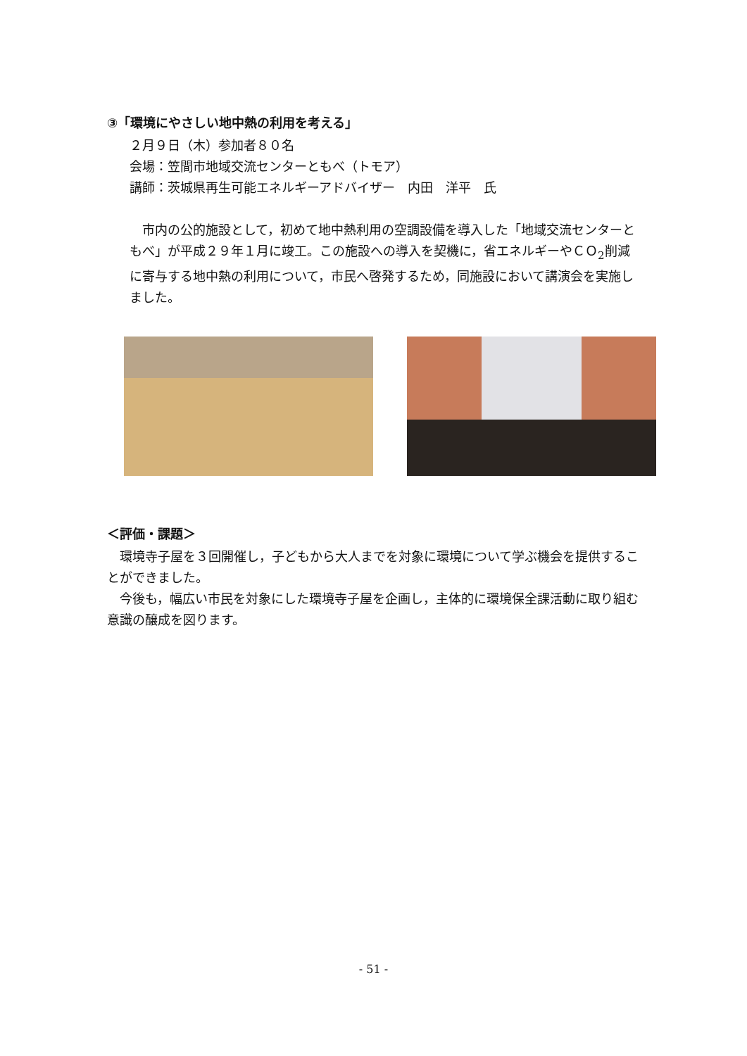③「環境にやさしい地中熱の利用を考える」
２月９日（木）参加者８０名
会場：笠間市地域交流センターともべ（トモア）
講師：茨城県再生可能エネルギーアドバイザー　内田　洋平　氏
　市内の公的施設として，初めて地中熱利用の空調設備を導入した「地域交流センターともべ」が平成２９年１月に竣工。この施設への導入を契機に，省エネルギーやＣＯ<sub>2</sub>削減に寄与する地中熱の利用について，市民へ啓発するため，同施設において講演会を実施しました。
＜評価・課題＞
　環境寺子屋を３回開催し，子どもから大人までを対象に環境について学ぶ機会を提供することができました。
　今後も，幅広い市民を対象にした環境寺子屋を企画し，主体的に環境保全課活動に取り組む意識の醸成を図ります。
- 51 -